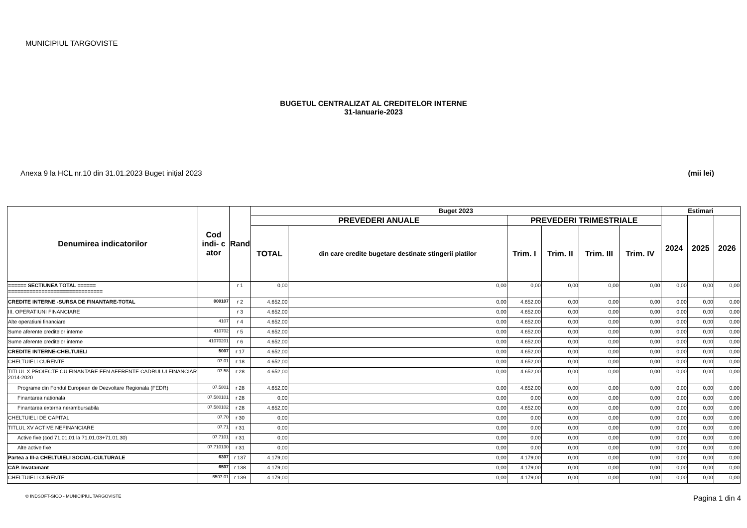MUNICIPIUL TARGOVISTE
BUGETUL CENTRALIZAT AL CREDITELOR INTERNE
31-Ianuarie-2023
Anexa 9 la HCL nr.10 din 31.01.2023 Buget inițial 2023 (mii lei)
| Denumirea indicatorilor | Cod indi- c ator | Rand | Buget 2023 | | | | | | Estimari | | |
| --- | --- | --- | --- | --- | --- | --- | --- | --- | --- | --- | --- |
| | | | PREVEDERI ANUALE | | PREVEDERI TRIMESTRIALE | | | | 2024 | 2025 | 2026 |
| | | | TOTAL | din care credite bugetare destinate stingerii platilor | Trim. I | Trim. II | Trim. III | Trim. IV | | | |
| ====== SECTIUNEA TOTAL ====== =============================== | | r 1 | 0,00 | 0,00 | 0,00 | 0,00 | 0,00 | 0,00 | 0,00 | 0,00 | 0,00 |
| CREDITE INTERNE -SURSA DE FINANTARE-TOTAL | 000107 | r 2 | 4.652,00 | 0,00 | 4.652,00 | 0,00 | 0,00 | 0,00 | 0,00 | 0,00 | 0,00 |
| III. OPERATIUNI FINANCIARE | | r 3 | 4.652,00 | 0,00 | 4.652,00 | 0,00 | 0,00 | 0,00 | 0,00 | 0,00 | 0,00 |
| Alte operatiuni financiare | 4107 | r 4 | 4.652,00 | 0,00 | 4.652,00 | 0,00 | 0,00 | 0,00 | 0,00 | 0,00 | 0,00 |
| Sume aferente creditelor interne | 410702 | r 5 | 4.652,00 | 0,00 | 4.652,00 | 0,00 | 0,00 | 0,00 | 0,00 | 0,00 | 0,00 |
| Sume aferente creditelor interne | 41070201 | r 6 | 4.652,00 | 0,00 | 4.652,00 | 0,00 | 0,00 | 0,00 | 0,00 | 0,00 | 0,00 |
| CREDITE INTERNE-CHELTUIELI | 5007 | r 17 | 4.652,00 | 0,00 | 4.652,00 | 0,00 | 0,00 | 0,00 | 0,00 | 0,00 | 0,00 |
| CHELTUIELI CURENTE | 07.01 | r 18 | 4.652,00 | 0,00 | 4.652,00 | 0,00 | 0,00 | 0,00 | 0,00 | 0,00 | 0,00 |
| TITLUL X PROIECTE CU FINANTARE FEN AFERENTE CADRULUI FINANCIAR 2014-2020 | 07.58 | r 28 | 4.652,00 | 0,00 | 4.652,00 | 0,00 | 0,00 | 0,00 | 0,00 | 0,00 | 0,00 |
| Programe din Fondul European de Dezvoltare Regionala (FEDR) | 07.5801 | r 28 | 4.652,00 | 0,00 | 4.652,00 | 0,00 | 0,00 | 0,00 | 0,00 | 0,00 | 0,00 |
| Finantarea nationala | 07.580101 | r 28 | 0,00 | 0,00 | 0,00 | 0,00 | 0,00 | 0,00 | 0,00 | 0,00 | 0,00 |
| Finantarea externa nerambursabila | 07.580102 | r 28 | 4.652,00 | 0,00 | 4.652,00 | 0,00 | 0,00 | 0,00 | 0,00 | 0,00 | 0,00 |
| CHELTUIELI DE CAPITAL | 07.70 | r 30 | 0,00 | 0,00 | 0,00 | 0,00 | 0,00 | 0,00 | 0,00 | 0,00 | 0,00 |
| TITLUL XV ACTIVE NEFINANCIARE | 07.71 | r 31 | 0,00 | 0,00 | 0,00 | 0,00 | 0,00 | 0,00 | 0,00 | 0,00 | 0,00 |
| Active fixe (cod 71.01.01 la 71.01.03+71.01.30) | 07.7101 | r 31 | 0,00 | 0,00 | 0,00 | 0,00 | 0,00 | 0,00 | 0,00 | 0,00 | 0,00 |
| Alte active fixe | 07.710130 | r 31 | 0,00 | 0,00 | 0,00 | 0,00 | 0,00 | 0,00 | 0,00 | 0,00 | 0,00 |
| Partea a III-a CHELTUIELI SOCIAL-CULTURALE | 6307 | r 137 | 4.179,00 | 0,00 | 4.179,00 | 0,00 | 0,00 | 0,00 | 0,00 | 0,00 | 0,00 |
| CAP. Invatamant | 6507 | r 138 | 4.179,00 | 0,00 | 4.179,00 | 0,00 | 0,00 | 0,00 | 0,00 | 0,00 | 0,00 |
| CHELTUIELI CURENTE | 6507.01 | r 139 | 4.179,00 | 0,00 | 4.179,00 | 0,00 | 0,00 | 0,00 | 0,00 | 0,00 | 0,00 |
© INDSOFT-SICO - MUNICIPIUL TARGOVISTE Pagina 1 din 4